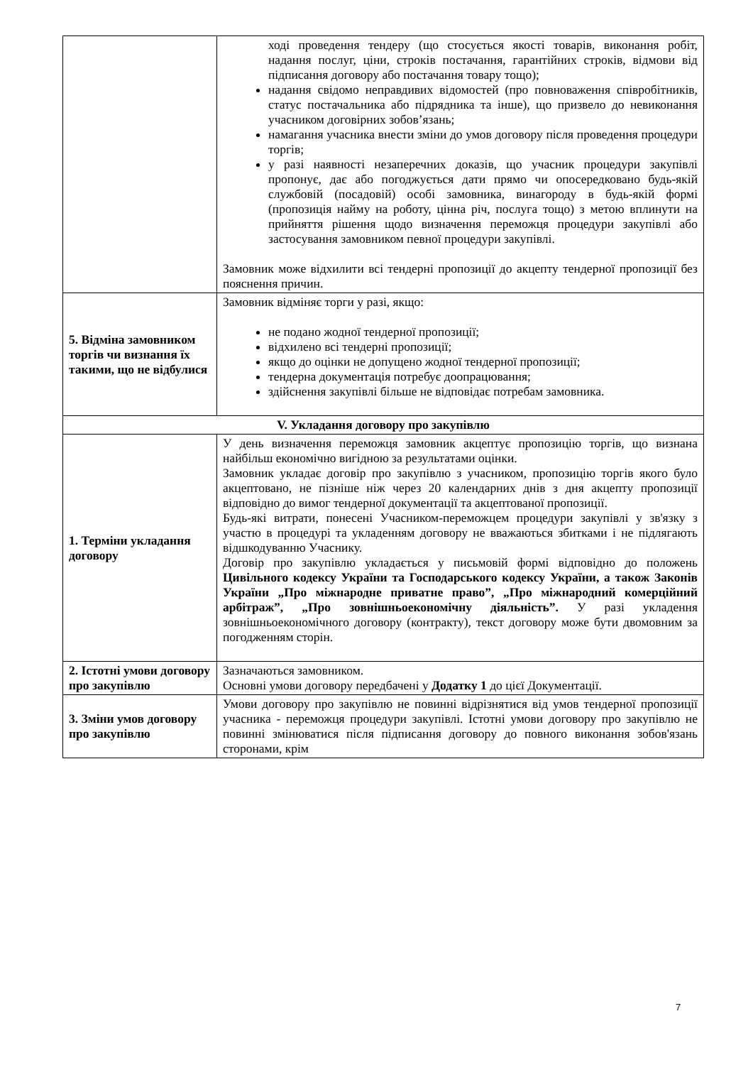| | ході проведення тендеру (що стосується якості товарів, виконання робіт, надання послуг, ціни, строків постачання, гарантійних строків, відмови від підписання договору або постачання товару тощо); надання свідомо неправдивих відомостей (про повноваження співробітників, статус постачальника або підрядника та інше), що призвело до невиконання учасником договірних зобов’язань; намагання учасника внести зміни до умов договору після проведення процедури торгів; у разі наявності незаперечних доказів, що учасник процедури закупівлі пропонує, дає або погоджується дати прямо чи опосередковано будь-якій службовій (посадовій) особі замовника, винагороду в будь-якій формі (пропозиція найму на роботу, цінна річ, послуга тощо) з метою вплинути на прийняття рішення щодо визначення переможця процедури закупівлі або застосування замовником певної процедури закупівлі. Замовник може відхилити всі тендерні пропозиції до акцепту тендерної пропозиції без пояснення причин. |
| 5. Відміна замовником торгів чи визнання їх такими, що не відбулися | Замовник відміняє торги у разі, якщо: не подано жодної тендерної пропозиції; відхилено всі тендерні пропозиції; якщо до оцінки не допущено жодної тендерної пропозиції; тендерна документація потребує доопрацювання; здійснення закупівлі більше не відповідає потребам замовника. |
| V. Укладання договору про закупівлю | |
| 1. Терміни укладання договору | У день визначення переможця замовник акцептує пропозицію торгів, що визнана найбільш економічно вигідною за результатами оцінки. Замовник укладає договір про закупівлю з учасником, пропозицію торгів якого було акцептовано, не пізніше ніж через 20 календарних днів з дня акцепту пропозиції відповідно до вимог тендерної документації та акцептованої пропозиції. Будь-які витрати, понесені Учасником-переможцем процедури закупівлі у зв'язку з участю в процедурі та укладенням договору не вважаються збитками і не підлягають відшкодуванню Учаснику. Договір про закупівлю укладається у письмовій формі відповідно до положень Цивільного кодексу України та Господарського кодексу України, а також Законів України „Про міжнародне приватне право”, „Про міжнародний комерційний арбітраж”, „Про зовнішньоекономічну діяльність”. У разі укладення зовнішньоекономічного договору (контракту), текст договору може бути двомовним за погодженням сторін. |
| 2. Істотні умови договору про закупівлю | Зазначаються замовником. Основні умови договору передбачені у Додатку 1 до цієї Документації. |
| 3. Зміни умов договору про закупівлю | Умови договору про закупівлю не повинні відрізнятися від умов тендерної пропозиції учасника - переможця процедури закупівлі. Істотні умови договору про закупівлю не повинні змінюватися після підписання договору до повного виконання зобов'язань сторонами, крім |
7